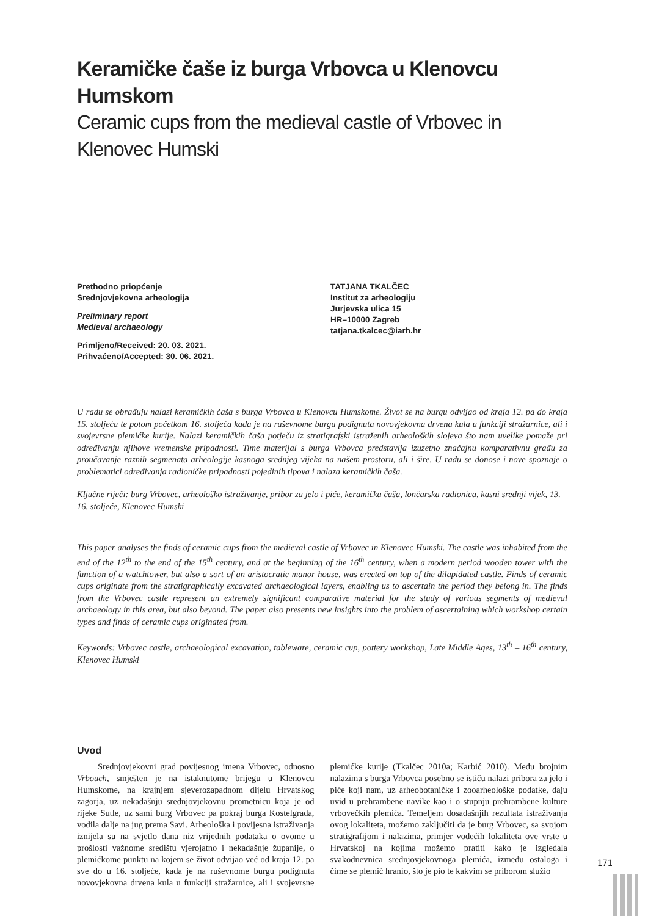Keramičke čaše iz burga Vrbovca u Klenovcu Humskom
Ceramic cups from the medieval castle of Vrbovec in
Klenovec Humski
Prethodno priopćenje
Srednjovjekovna arheologija
Preliminary report
Medieval archaeology
Primljeno/Received: 20. 03. 2021.
Prihvaćeno/Accepted: 30. 06. 2021.
TATJANA TKALČEC
Institut za arheologiju
Jurjevska ulica 15
HR–10000 Zagreb
tatjana.tkalcec@iarh.hr
U radu se obrađuju nalazi keramičkih čaša s burga Vrbovca u Klenovcu Humskome. Život se na burgu odvijao od kraja 12. pa do kraja 15. stoljeća te potom početkom 16. stoljeća kada je na ruševnome burgu podignuta novovjekovna drvena kula u funkciji stražarnice, ali i svojevrsne plemićke kurije. Nalazi keramičkih čaša potječu iz stratigrafski istraženih arheoloških slojeva što nam uvelike pomaže pri određivanju njihove vremenske pripadnosti. Time materijal s burga Vrbovca predstavlja izuzetno značajnu komparativnu građu za proučavanje raznih segmenata arheologije kasnoga srednjeg vijeka na našem prostoru, ali i šire. U radu se donose i nove spoznaje o problematici određivanja radioničke pripadnosti pojedinih tipova i nalaza keramičkih čaša.
Ključne riječi: burg Vrbovec, arheološko istraživanje, pribor za jelo i piće, keramička čaša, lončarska radionica, kasni srednji vijek, 13. – 16. stoljeće, Klenovec Humski
This paper analyses the finds of ceramic cups from the medieval castle of Vrbovec in Klenovec Humski. The castle was inhabited from the end of the 12<sup>th</sup> to the end of the 15<sup>th</sup> century, and at the beginning of the 16<sup>th</sup> century, when a modern period wooden tower with the function of a watchtower, but also a sort of an aristocratic manor house, was erected on top of the dilapidated castle. Finds of ceramic cups originate from the stratigraphically excavated archaeological layers, enabling us to ascertain the period they belong in. The finds from the Vrbovec castle represent an extremely significant comparative material for the study of various segments of medieval archaeology in this area, but also beyond. The paper also presents new insights into the problem of ascertaining which workshop certain types and finds of ceramic cups originated from.
Keywords: Vrbovec castle, archaeological excavation, tableware, ceramic cup, pottery workshop, Late Middle Ages, 13<sup>th</sup> – 16<sup>th</sup> century, Klenovec Humski
Uvod
Srednjovjekovni grad povijesnog imena Vrbovec, odnosno Vrbouch, smješten je na istaknutome brijegu u Klenovcu Humskome, na krajnjem sjeverozapadnom dijelu Hrvatskog zagorja, uz nekadašnju srednjovjekovnu prometnicu koja je od rijeke Sutle, uz sami burg Vrbovec pa pokraj burga Kostelgrada, vodila dalje na jug prema Savi. Arheološka i povijesna istraživanja iznijela su na svjetlo dana niz vrijednih podataka o ovome u prošlosti važnome središtu vjerojatno i nekadašnje županije, o plemićkome punktu na kojem se život odvijao već od kraja 12. pa sve do u 16. stoljeće, kada je na ruševnome burgu podignuta novovjekovna drvena kula u funkciji stražarnice, ali i svojevrsne plemićke kurije (Tkalčec 2010a; Karbić 2010). Među brojnim nalazima s burga Vrbovca posebno se ističu nalazi pribora za jelo i piće koji nam, uz arheobotaničke i zooarheološke podatke, daju uvid u prehrambene navike kao i o stupnju prehrambene kulture vrbovečkih plemića. Temeljem dosadašnjih rezultata istraživanja ovog lokaliteta, možemo zaključiti da je burg Vrbovec, sa svojom stratigrafijom i nalazima, primjer vodećih lokaliteta ove vrste u Hrvatskoj na kojima možemo pratiti kako je izgledala svakodnevnica srednjovjekovnoga plemića, između ostaloga i čime se plemić hranio, što je pio te kakvim se priborom služio
171